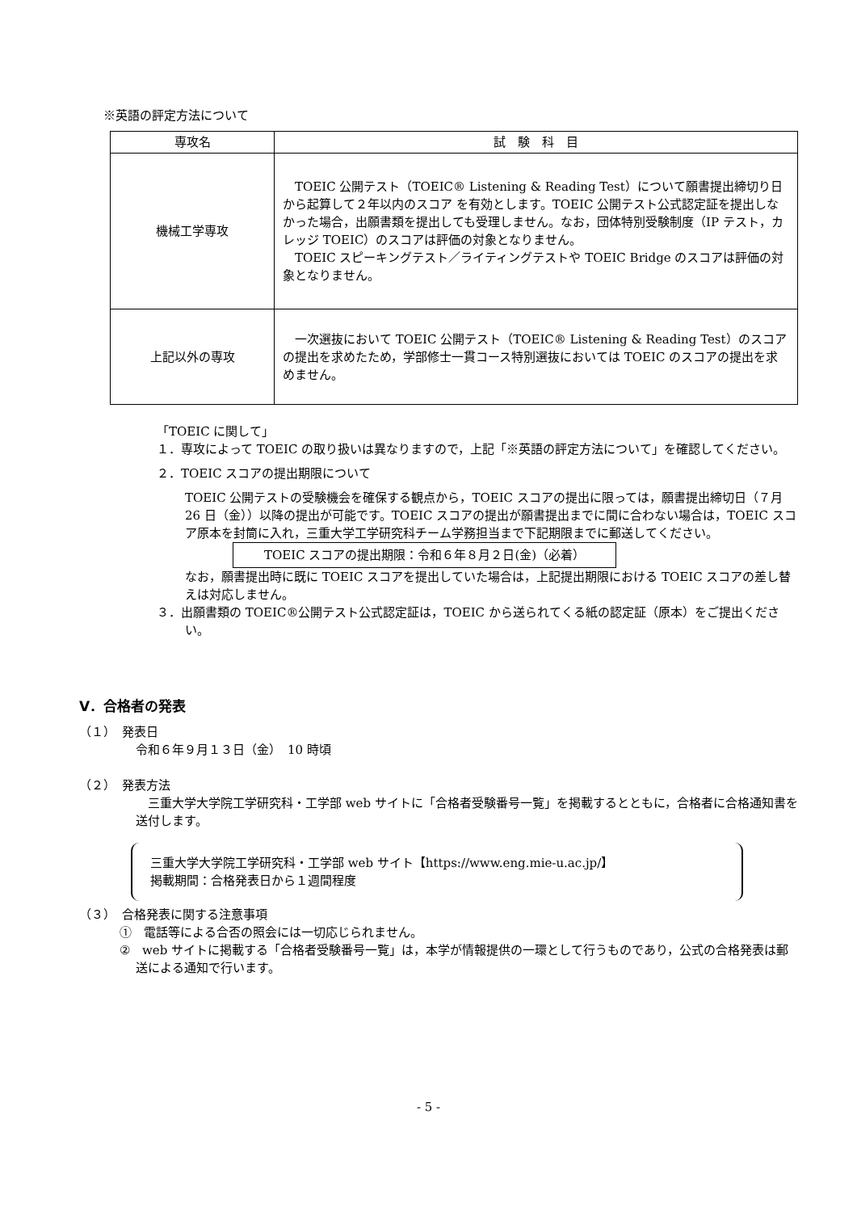※英語の評定方法について
| 専攻名 | 試 験 科 目 |
| --- | --- |
| 機械工学専攻 | TOEIC 公開テスト（TOEIC® Listening & Reading Test）について願書提出締切り日から起算して２年以内のスコア を有効とします。TOEIC 公開テスト公式認定証を提出しなかった場合，出願書類を提出しても受理しません。なお，団体特別受験制度（IP テスト，カレッジ TOEIC）のスコアは評価の対象となりません。 TOEIC スピーキングテスト／ライティングテストや TOEIC Bridge のスコアは評価の対象となりません。 |
| 上記以外の専攻 | 一次選抜において TOEIC 公開テスト（TOEIC® Listening & Reading Test）のスコアの提出を求めたため，学部修士一貫コース特別選抜においては TOEIC のスコアの提出を求めません。 |
「TOEIC に関して」
１．専攻によって TOEIC の取り扱いは異なりますので，上記「※英語の評定方法について」を確認してください。
２．TOEIC スコアの提出期限について
TOEIC 公開テストの受験機会を確保する観点から，TOEIC スコアの提出に限っては，願書提出締切日（７月 26 日（金））以降の提出が可能です。TOEIC スコアの提出が願書提出までに間に合わない場合は，TOEIC スコア原本を封筒に入れ，三重大学工学研究科チーム学務担当まで下記期限までに郵送してください。
TOEIC スコアの提出期限：令和６年８月２日(金)（必着）
なお，願書提出時に既に TOEIC スコアを提出していた場合は，上記提出期限における TOEIC スコアの差し替えは対応しません。
３．出願書類の TOEIC®公開テスト公式認定証は，TOEIC から送られてくる紙の認定証（原本）をご提出ください。
Ⅴ．合格者の発表
（１）　発表日
令和６年９月１３日（金）　10 時頃
（２）　発表方法
　三重大学大学院工学研究科・工学部 web サイトに「合格者受験番号一覧」を掲載するとともに，合格者に合格通知書を送付します。
三重大学大学院工学研究科・工学部 web サイト【https://www.eng.mie-u.ac.jp/】
掲載期間：合格発表日から１週間程度
（３）　合格発表に関する注意事項
①　電話等による合否の照会には一切応じられません。
②　web サイトに掲載する「合格者受験番号一覧」は，本学が情報提供の一環として行うものであり，公式の合格発表は郵送による通知で行います。
- 5 -